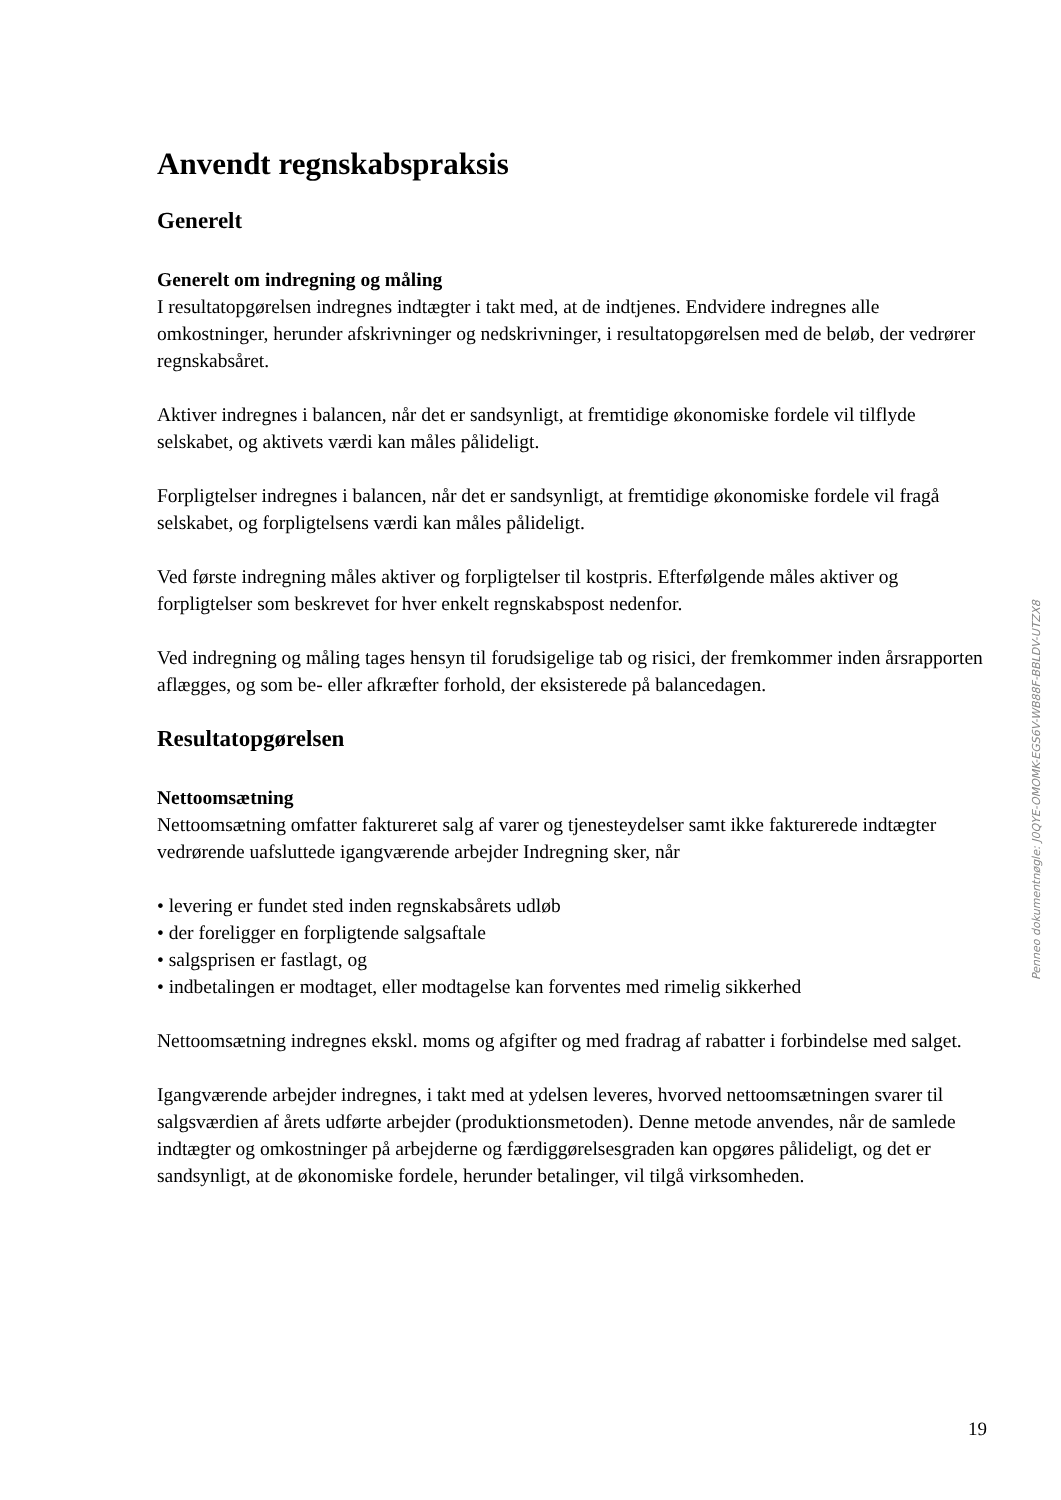Anvendt regnskabspraksis
Generelt
Generelt om indregning og måling
I resultatopgørelsen indregnes indtægter i takt med, at de indtjenes. Endvidere indregnes alle omkostninger, herunder afskrivninger og nedskrivninger, i resultatopgørelsen med de beløb, der vedrører regnskabsåret.
Aktiver indregnes i balancen, når det er sandsynligt, at fremtidige økonomiske fordele vil tilflyde selskabet, og aktivets værdi kan måles pålideligt.
Forpligtelser indregnes i balancen, når det er sandsynligt, at fremtidige økonomiske fordele vil fragå selskabet, og forpligtelsens værdi kan måles pålideligt.
Ved første indregning måles aktiver og forpligtelser til kostpris. Efterfølgende måles aktiver og forpligtelser som beskrevet for hver enkelt regnskabspost nedenfor.
Ved indregning og måling tages hensyn til forudsigelige tab og risici, der fremkommer inden årsrapporten aflægges, og som be- eller afkræfter forhold, der eksisterede på balancedagen.
Resultatopgørelsen
Nettoomsætning
Nettoomsætning omfatter faktureret salg af varer og tjenesteydelser samt ikke fakturerede indtægter vedrørende uafsluttede igangværende arbejder Indregning sker, når
• levering er fundet sted inden regnskabsårets udløb
• der foreligger en forpligtende salgsaftale
• salgsprisen er fastlagt, og
• indbetalingen er modtaget, eller modtagelse kan forventes med rimelig sikkerhed
Nettoomsætning indregnes ekskl. moms og afgifter og med fradrag af rabatter i forbindelse med salget.
Igangværende arbejder indregnes, i takt med at ydelsen leveres, hvorved nettoomsætningen svarer til salgsværdien af årets udførte arbejder (produktionsmetoden). Denne metode anvendes, når de samlede indtægter og omkostninger på arbejderne og færdiggørelsesgraden kan opgøres pålideligt, og det er sandsynligt, at de økonomiske fordele, herunder betalinger, vil tilgå virksomheden.
Penneo dokumentnøgle: J0QYE-OMOMK-EGS6V-WB88F-BBLDV-UTZX8
19